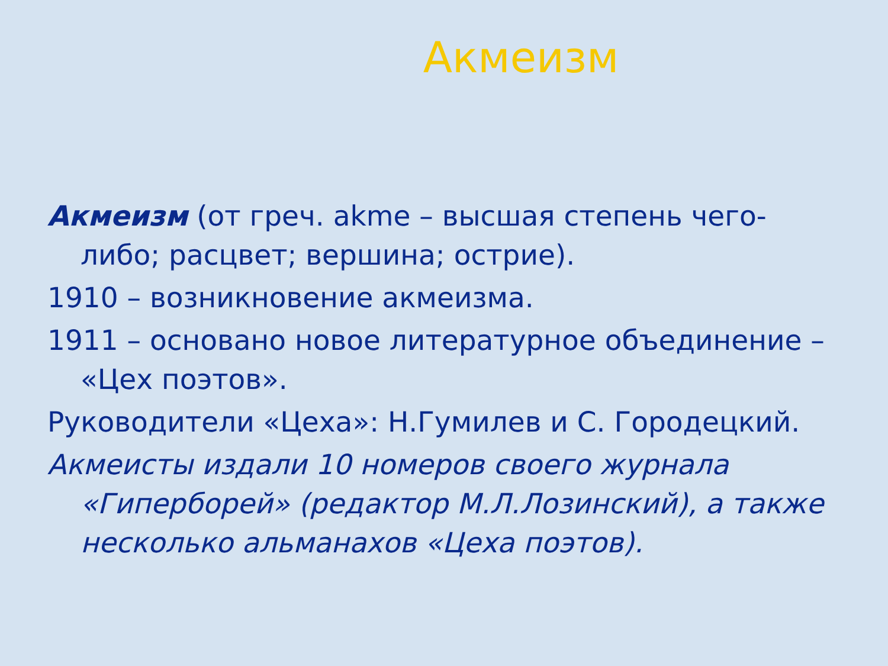Акмеизм
Акмеизм (от греч. akme – высшая степень чего-либо; расцвет; вершина; острие).
1910 – возникновение акмеизма.
1911 – основано новое литературное объединение – «Цех поэтов».
Руководители «Цеха»: Н.Гумилев и С. Городецкий.
Акмеисты издали 10 номеров своего журнала «Гиперборей» (редактор М.Л.Лозинский), а также несколько альманахов «Цеха поэтов).